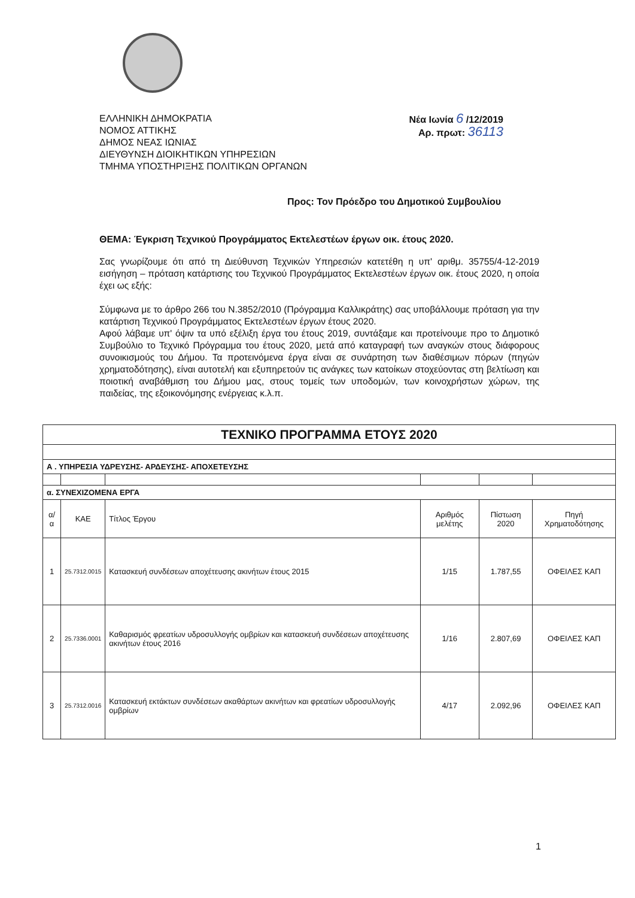ΕΛΛΗΝΙΚΗ ΔΗΜΟΚΡΑΤΙΑ
ΝΟΜΟΣ ΑΤΤΙΚΗΣ
ΔΗΜΟΣ ΝΕΑΣ ΙΩΝΙΑΣ
ΔΙΕΥΘΥΝΣΗ ΔΙΟΙΚΗΤΙΚΩΝ ΥΠΗΡΕΣΙΩΝ
ΤΜΗΜΑ ΥΠΟΣΤΗΡΙΞΗΣ ΠΟΛΙΤΙΚΩΝ ΟΡΓΑΝΩΝ
Νέα Ιωνία 6 /12/2019
Αρ. πρωτ: 36113
Προς: Τον Πρόεδρο του Δημοτικού Συμβουλίου
ΘΕΜΑ: Έγκριση Τεχνικού Προγράμματος Εκτελεστέων έργων οικ. έτους 2020.
Σας γνωρίζουμε ότι από τη Διεύθυνση Τεχνικών Υπηρεσιών κατετέθη η υπ' αριθμ. 35755/4-12-2019 εισήγηση – πρόταση κατάρτισης του Τεχνικού Προγράμματος Εκτελεστέων έργων οικ. έτους 2020, η οποία έχει ως εξής:
Σύμφωνα με το άρθρο 266 του Ν.3852/2010 (Πρόγραμμα Καλλικράτης) σας υποβάλλουμε πρόταση για την κατάρτιση Τεχνικού Προγράμματος Εκτελεστέων έργων έτους 2020.
Αφού λάβαμε υπ' όψιν τα υπό εξέλιξη έργα του έτους 2019, συντάξαμε και προτείνουμε προ το Δημοτικό Συμβούλιο το Τεχνικό Πρόγραμμα του έτους 2020, μετά από καταγραφή των αναγκών στους διάφορους συνοικισμούς του Δήμου. Τα προτεινόμενα έργα είναι σε συνάρτηση των διαθέσιμων πόρων (πηγών χρηματοδότησης), είναι αυτοτελή και εξυπηρετούν τις ανάγκες των κατοίκων στοχεύοντας στη βελτίωση και ποιοτική αναβάθμιση του Δήμου μας, στους τομείς των υποδομών, των κοινοχρήστων χώρων, της παιδείας, της εξοικονόμησης ενέργειας κ.λ.π.
| ΤΕΧΝΙΚΟ ΠΡΟΓΡΑΜΜΑ ΕΤΟΥΣ 2020 | | | | | |
| Α . ΥΠΗΡΕΣΙΑ ΥΔΡΕΥΣΗΣ- ΑΡΔΕΥΣΗΣ- ΑΠΟΧΕΤΕΥΣΗΣ | | | | | |
| α. ΣΥΝΕΧΙΖΟΜΕΝΑ ΕΡΓΑ | | | | | |
| α/α | ΚΑΕ | Τίτλος Έργου | Αριθμός μελέτης | Πίστωση 2020 | Πηγή Χρηματοδότησης |
| 1 | 25.7312.0015 | Κατασκευή συνδέσεων αποχέτευσης ακινήτων έτους 2015 | 1/15 | 1.787,55 | ΟΦΕΙΛΕΣ ΚΑΠ |
| 2 | 25.7336.0001 | Καθαρισμός φρεατίων υδροσυλλογής ομβρίων και κατασκευή συνδέσεων αποχέτευσης ακινήτων έτους 2016 | 1/16 | 2.807,69 | ΟΦΕΙΛΕΣ ΚΑΠ |
| 3 | 25.7312.0016 | Κατασκευή εκτάκτων συνδέσεων ακαθάρτων ακινήτων και φρεατίων υδροσυλλογής ομβρίων | 4/17 | 2.092,96 | ΟΦΕΙΛΕΣ ΚΑΠ |
1